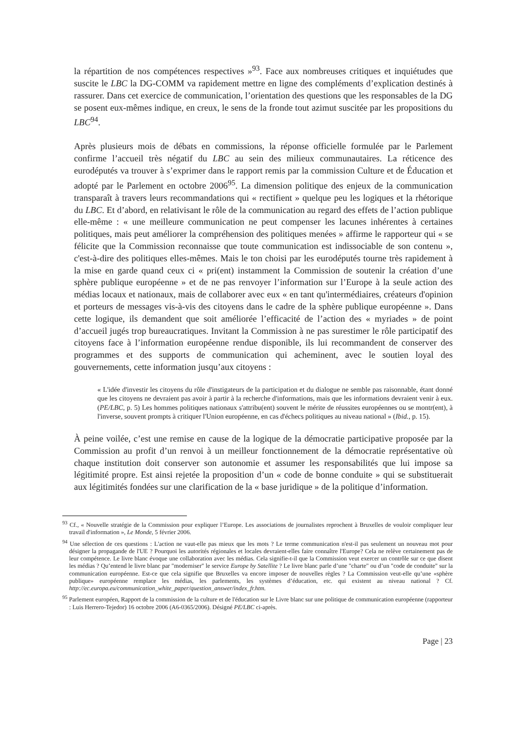la répartition de nos compétences respectives »<sup>93</sup>. Face aux nombreuses critiques et inquiétudes que suscite le LBC la DG-COMM va rapidement mettre en ligne des compléments d’explication destinés à rassurer. Dans cet exercice de communication, l’orientation des questions que les responsables de la DG se posent eux-mêmes indique, en creux, le sens de la fronde tout azimut suscitée par les propositions du LBC<sup>94</sup>.
Après plusieurs mois de débats en commissions, la réponse officielle formulée par le Parlement confirme l’accueil très négatif du LBC au sein des milieux communautaires. La réticence des eurodéputés va trouver à s’exprimer dans le rapport remis par la commission Culture et de Éducation et adopté par le Parlement en octobre 2006<sup>95</sup>. La dimension politique des enjeux de la communication transparaît à travers leurs recommandations qui « rectifient » quelque peu les logiques et la rhétorique du LBC. Et d’abord, en relativisant le rôle de la communication au regard des effets de l’action publique elle-même : « une meilleure communication ne peut compenser les lacunes inhérentes à certaines politiques, mais peut améliorer la compréhension des politiques menées » affirme le rapporteur qui « se félicite que la Commission reconnaisse que toute communication est indissociable de son contenu », c'est-à-dire des politiques elles-mêmes. Mais le ton choisi par les eurodéputés tourne très rapidement à la mise en garde quand ceux ci « pri(ent) instamment la Commission de soutenir la création d’une sphère publique européenne » et de ne pas renvoyer l’information sur l’Europe à la seule action des médias locaux et nationaux, mais de collaborer avec eux « en tant qu'intermédiaires, créateurs d'opinion et porteurs de messages vis-à-vis des citoyens dans le cadre de la sphère publique européenne ». Dans cette logique, ils demandent que soit améliorée l’efficacité de l’action des « myriades » de point d’accueil jugés trop bureaucratiques. Invitant la Commission à ne pas surestimer le rôle participatif des citoyens face à l’information européenne rendue disponible, ils lui recommandent de conserver des programmes et des supports de communication qui acheminent, avec le soutien loyal des gouvernements, cette information jusqu’aux citoyens :
« L'idée d'investir les citoyens du rôle d'instigateurs de la participation et du dialogue ne semble pas raisonnable, étant donné que les citoyens ne devraient pas avoir à partir à la recherche d'informations, mais que les informations devraient venir à eux. (PE/LBC, p. 5) Les hommes politiques nationaux s'attribu(ent) souvent le mérite de réussites européennes ou se montr(ent), à l'inverse, souvent prompts à critiquer l'Union européenne, en cas d'échecs politiques au niveau national » (Ibid., p. 15).
À peine voilée, c’est une remise en cause de la logique de la démocratie participative proposée par la Commission au profit d’un renvoi à un meilleur fonctionnement de la démocratie représentative où chaque institution doit conserver son autonomie et assumer les responsabilités que lui impose sa légitimité propre. Est ainsi rejetée la proposition d’un « code de bonne conduite » qui se substituerait aux légitimités fondées sur une clarification de la « base juridique » de la politique d’information.
<sup>93</sup> Cf., « Nouvelle stratégie de la Commission pour expliquer l’Europe. Les associations de journalistes reprochent à Bruxelles de vouloir compliquer leur travail d'information », Le Monde, 5 février 2006.
<sup>94</sup> Une sélection de ces questions : L'action ne vaut-elle pas mieux que les mots ? Le terme communication n'est-il pas seulement un nouveau mot pour désigner la propagande de l'UE ? Pourquoi les autorités régionales et locales devraient-elles faire connaître l'Europe? Cela ne relève certainement pas de leur compétence. Le livre blanc évoque une collaboration avec les médias. Cela signifie-t-il que la Commission veut exercer un contrôle sur ce que disent les médias ? Qu’entend le livre blanc par "moderniser" le service Europe by Satellite ? Le livre blanc parle d’une "charte" ou d’un "code de conduite" sur la communication européenne. Est-ce que cela signifie que Bruxelles va encore imposer de nouvelles règles ? La Commission veut-elle qu’une «sphère publique» européenne remplace les médias, les parlements, les systèmes d’éducation, etc. qui existent au niveau national ? Cf. http://ec.europa.eu/communication_white_paper/question_answer/index_fr.htm.
<sup>95</sup> Parlement européen, Rapport de la commission de la culture et de l'éducation sur le Livre blanc sur une politique de communication européenne (rapporteur : Luis Herrero-Tejedor) 16 octobre 2006 (A6-0365/2006). Désigné PE/LBC ci-après.
Page | 23